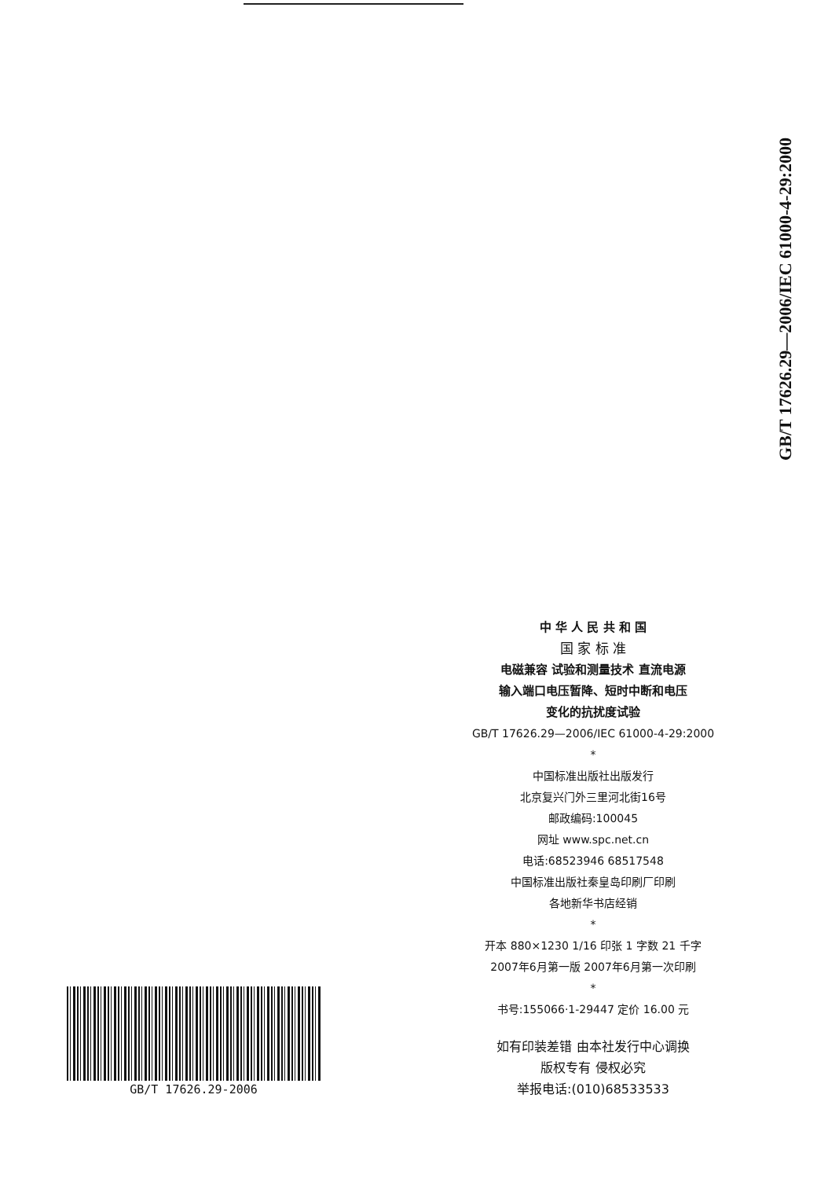GB/T 17626.29—2006/IEC 61000-4-29:2000
中 华 人 民 共 和 国
国 家 标 准
电磁兼容 试验和测量技术 直流电源
输入端口电压暂降、短时中断和电压
变化的抗扰度试验
GB/T 17626.29—2006/IEC 61000-4-29:2000
*
中国标准出版社出版发行
北京复兴门外三里河北街16号
邮政编码:100045
网址 www.spc.net.cn
电话:68523946 68517548
中国标准出版社秦皇岛印刷厂印刷
各地新华书店经销
*
开本 880×1230 1/16 印张 1 字数 21 千字
2007年6月第一版 2007年6月第一次印刷
*
书号:155066·1-29447 定价 16.00 元
如有印装差错 由本社发行中心调换
版权专有 侵权必究
举报电话:(010)68533533
GB/T 17626.29-2006